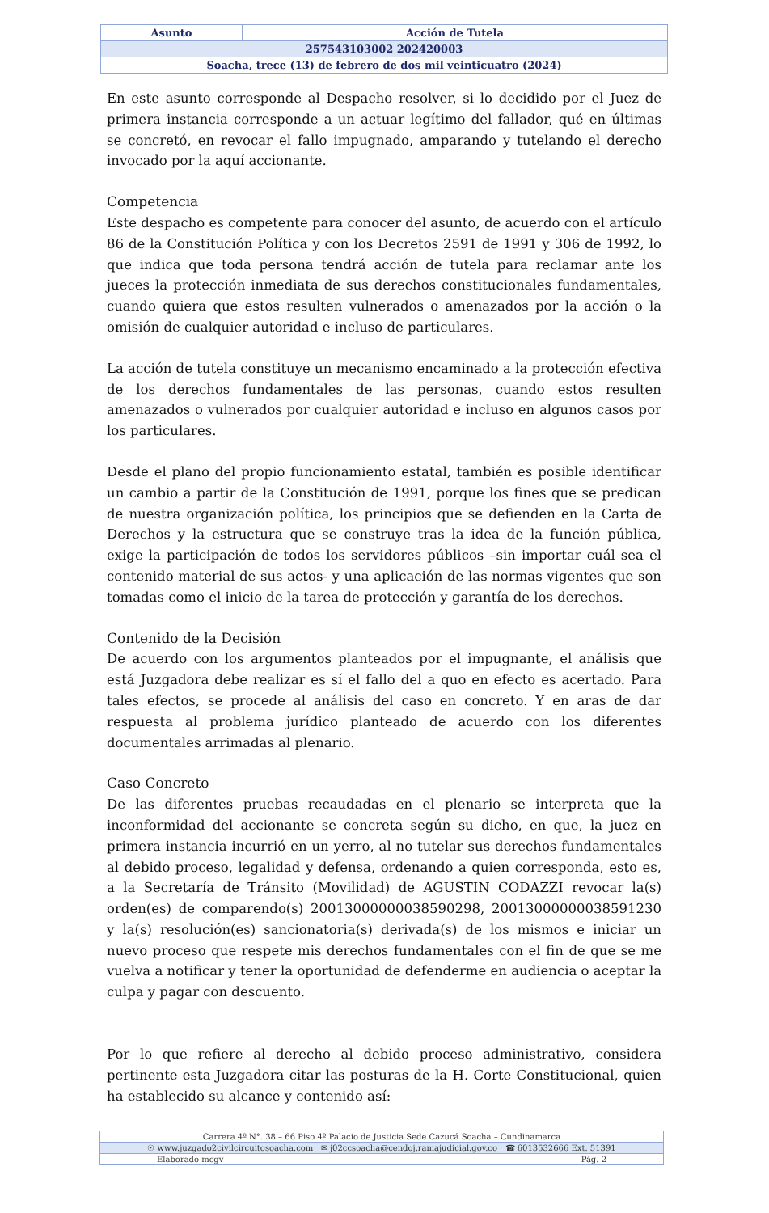| Asunto | Acción de Tutela |
| 257543103002 202420003 | |
| Soacha, trece (13) de febrero de dos mil veinticuatro (2024) | |
En este asunto corresponde al Despacho resolver, si lo decidido por el Juez de primera instancia corresponde a un actuar legítimo del fallador, qué en últimas se concretó, en revocar el fallo impugnado, amparando y tutelando el derecho invocado por la aquí accionante.
Competencia
Este despacho es competente para conocer del asunto, de acuerdo con el artículo 86 de la Constitución Política y con los Decretos 2591 de 1991 y 306 de 1992, lo que indica que toda persona tendrá acción de tutela para reclamar ante los jueces la protección inmediata de sus derechos constitucionales fundamentales, cuando quiera que estos resulten vulnerados o amenazados por la acción o la omisión de cualquier autoridad e incluso de particulares.
La acción de tutela constituye un mecanismo encaminado a la protección efectiva de los derechos fundamentales de las personas, cuando estos resulten amenazados o vulnerados por cualquier autoridad e incluso en algunos casos por los particulares.
Desde el plano del propio funcionamiento estatal, también es posible identificar un cambio a partir de la Constitución de 1991, porque los fines que se predican de nuestra organización política, los principios que se defienden en la Carta de Derechos y la estructura que se construye tras la idea de la función pública, exige la participación de todos los servidores públicos –sin importar cuál sea el contenido material de sus actos- y una aplicación de las normas vigentes que son tomadas como el inicio de la tarea de protección y garantía de los derechos.
Contenido de la Decisión
De acuerdo con los argumentos planteados por el impugnante, el análisis que está Juzgadora debe realizar es sí el fallo del a quo en efecto es acertado. Para tales efectos, se procede al análisis del caso en concreto. Y en aras de dar respuesta al problema jurídico planteado de acuerdo con los diferentes documentales arrimadas al plenario.
Caso Concreto
De las diferentes pruebas recaudadas en el plenario se interpreta que la inconformidad del accionante se concreta según su dicho, en que, la juez en primera instancia incurrió en un yerro, al no tutelar sus derechos fundamentales al debido proceso, legalidad y defensa, ordenando a quien corresponda, esto es, a la Secretaría de Tránsito (Movilidad) de AGUSTIN CODAZZI revocar la(s) orden(es) de comparendo(s) 20013000000038590298, 20013000000038591230 y la(s) resolución(es) sancionatoria(s) derivada(s) de los mismos e iniciar un nuevo proceso que respete mis derechos fundamentales con el fin de que se me vuelva a notificar y tener la oportunidad de defenderme en audiencia o aceptar la culpa y pagar con descuento.
Por lo que refiere al derecho al debido proceso administrativo, considera pertinente esta Juzgadora citar las posturas de la H. Corte Constitucional, quien ha establecido su alcance y contenido así:
| Carrera 4ª N°. 38 – 66 Piso 4º Palacio de Justicia Sede Cazucá Soacha – Cundinamarca | |
| ☉ www.juzgado2civilcircuitosoacha.com ✉ j02ccsoacha@cendoj.ramajudicial.gov.co ☎ 6013532666 Ext. 51391 | |
| Elaborado mcgv | Pág. 2 |